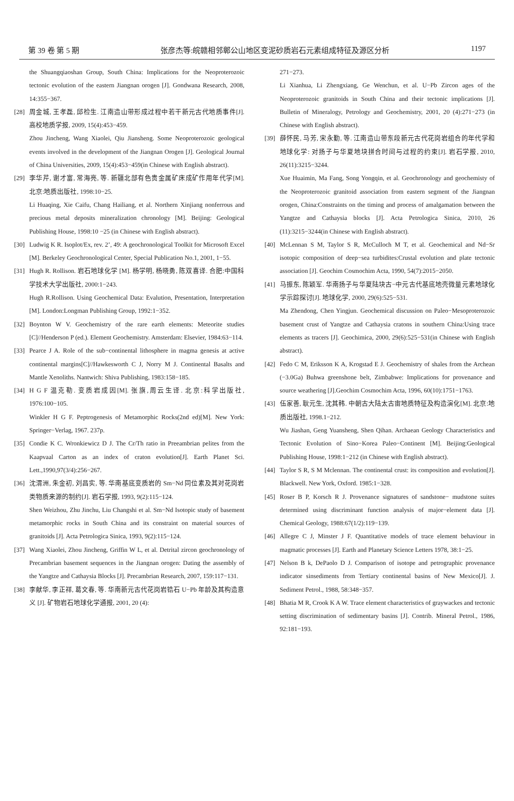第 39 卷 第 5 期 张彦杰等:皖赣相邻鄣公山地区变泥砂质岩石元素组成特征及源区分析 1197
the Shuangqiaoshan Group, South China: Implications for the Neoproterozoic tectonic evolution of the eastern Jiangnan orogen [J]. Gondwana Research, 2008, 14:355−367.
[28] 周金城, 王孝磊, 邱检生. 江南造山带形成过程中若干新元古代地质事件[J]. 高校地质学报, 2009, 15(4):453−459.
Zhou Jincheng, Wang Xiaolei, Qiu Jiansheng. Some Neoproterozoic geological events involved in the development of the Jiangnan Orogen [J]. Geological Journal of China Universities, 2009, 15(4):453−459(in Chinese with English abstract).
[29] 李华芹, 谢才富, 常海亮, 等. 新疆北部有色贵金属矿床成矿作用年代学[M]. 北京:地质出版社, 1998:10−25.
Li Huaqing, Xie Caifu, Chang Hailiang, et al. Northern Xinjiang nonferrous and precious metal deposits mineralization chronology [M]. Beijing: Geological Publishing House, 1998:10 −25 (in Chinese with English abstract).
[30] Ludwig K R. Isoplot/Ex, rev. 2’, 49: A geochronological Toolkit for Microsoft Excel [M]. Berkeley Geochronological Center, Special Publication No.1, 2001, 1−55.
[31] Hugh R. Rollison. 岩石地球化学 [M]. 杨学明, 杨晓勇, 陈双喜译. 合肥:中国科学技术大学出版社, 2000:1−243.
Hugh R.Rollison. Using Geochemical Data: Evalution, Presentation, Interpretation [M]. London:Longman Publishing Group, 1992:1−352.
[32] Boynton W V. Geochemistry of the rare earth elements: Meteorite studies [C]//Henderson P (ed.). Element Geochemistry. Amsterdam: Elsevier, 1984:63−114.
[33] Pearce J A. Role of the sub−continental lithosphere in magma genesis at active continental margins[C]//Hawkesworth C J, Norry M J. Continental Basalts and Mantle Xenoliths. Nantwich: Shiva Publishing, 1983:158−185.
[34] H G F 温克勒. 变质岩成因[M]. 张旗,周云生译. 北京:科学出版社, 1976:100−105.
Winkler H G F. Peptrogenesis of Metamorphic Rocks(2nd ed)[M]. New York: Springer−Verlag, 1967. 237p.
[35] Condie K C. Wronkiewicz D J. The Cr/Th ratio in Preeambrian pelites from the Kaapvaal Carton as an index of craton evolution[J]. Earth Planet Sci. Lett.,1990,97(3/4):256−267.
[36] 沈渭洲, 朱金初, 刘昌实, 等. 华南基底变质岩的 Sm−Nd 同位素及其对花岗岩类物质来源的制约[J]. 岩石学报, 1993, 9(2):115−124.
Shen Weizhou, Zhu Jinchu, Liu Changshi et al. Sm−Nd Isotopic study of basement metamorphic rocks in South China and its constraint on material sources of granitoids [J]. Acta Petrologica Sinica, 1993, 9(2):115−124.
[37] Wang Xiaolei, Zhou Jincheng, Griffin W L, et al. Detrital zircon geochronology of Precambrian basement sequences in the Jiangnan orogen: Dating the assembly of the Yangtze and Cathaysia Blocks [J]. Precambrian Research, 2007, 159:117−131.
[38] 李献华, 李正祥, 葛文春, 等. 华南新元古代花岗岩锆石 U−Pb 年龄及其构造意义 [J]. 矿物岩石地球化学通报, 2001, 20 (4):
271−273.
Li Xianhua, Li Zhengxiang, Ge Wenchun, et al. U−Pb Zircon ages of the Neoproterozoic granitoids in South China and their tectonic implications [J]. Bulletin of Mineralogy, Petrology and Geochemistry, 2001, 20 (4):271−273 (in Chinese with English abstract).
[39] 薛怀民, 马芳, 宋永勤, 等. 江南造山带东段新元古代花岗岩组合的年代学和地球化学: 对扬子与华夏地块拼合时间与过程的约束[J]. 岩石学报, 2010, 26(11):3215−3244.
Xue Huaimin, Ma Fang, Song Yongqin, et al. Geochronology and geochemisty of the Neoproterozoic granitoid association from eastern segment of the Jiangnan orogen, China:Constraints on the timing and process of amalgamation between the Yangtze and Cathaysia blocks [J]. Acta Petrologica Sinica, 2010, 26 (11):3215−3244(in Chinese with English abstract).
[40] McLennan S M, Taylor S R, McCulloch M T, et al. Geochemical and Nd−Sr isotopic composition of deep−sea turbidites:Crustal evolution and plate tectonic association [J]. Geochim Cosmochim Acta, 1990, 54(7):2015−2050.
[41] 马振东, 陈颖军. 华南扬子与华夏陆块古−中元古代基底地壳微量元素地球化学示踪探讨[J]. 地球化学, 2000, 29(6):525−531.
Ma Zhendong, Chen Yingjun. Geochemical discussion on Paleo−Mesoproterozoic basement crust of Yangtze and Cathaysia cratons in southern China:Using trace elements as tracers [J]. Geochimica, 2000, 29(6):525−531(in Chinese with English abstract).
[42] Fedo C M, Eriksson K A, Krogstad E J. Geochemistry of shales from the Archean (−3.0Ga) Buhwa greenshone belt, Zimbabwe: Implications for provenance and source weathering [J].Geochim Cosmochim Acta, 1996, 60(10):1751−1763.
[43] 伍家善, 耿元生, 沈其韩. 中朝古大陆太古宙地质特征及构造演化[M]. 北京:地质出版社, 1998.1−212.
Wu Jiashan, Geng Yuansheng, Shen Qihan. Archaean Geology Characteristics and Tectonic Evolution of Sino−Korea Paleo−Continent [M]. Beijing:Geological Publishing House, 1998:1−212 (in Chinese with English abstract).
[44] Taylor S R, S M Mclennan. The continental crust: its composition and evolution[J]. Blackwell. New York, Oxford. 1985:1−328.
[45] Roser B P, Korsch R J. Provenance signatures of sandstone− mudstone suites determined using discriminant function analysis of major−element data [J]. Chemical Geology, 1988:67(1/2):119−139.
[46] Allegre C J, Minster J F. Quantitative models of trace element behaviour in magmatic processes [J]. Earth and Planetary Science Letters 1978, 38:1−25.
[47] Nelson B k, DePaolo D J. Comparison of isotope and petrographic provenance indicator sinsediments from Tertiary continental basins of New Mexico[J]. J. Sediment Petrol., 1988, 58:348−357.
[48] Bhatia M R, Crook K A W. Trace element characteristics of graywackes and tectonic setting discrimination of sedimentary basins [J]. Contrib. Mineral Petrol., 1986, 92:181−193.